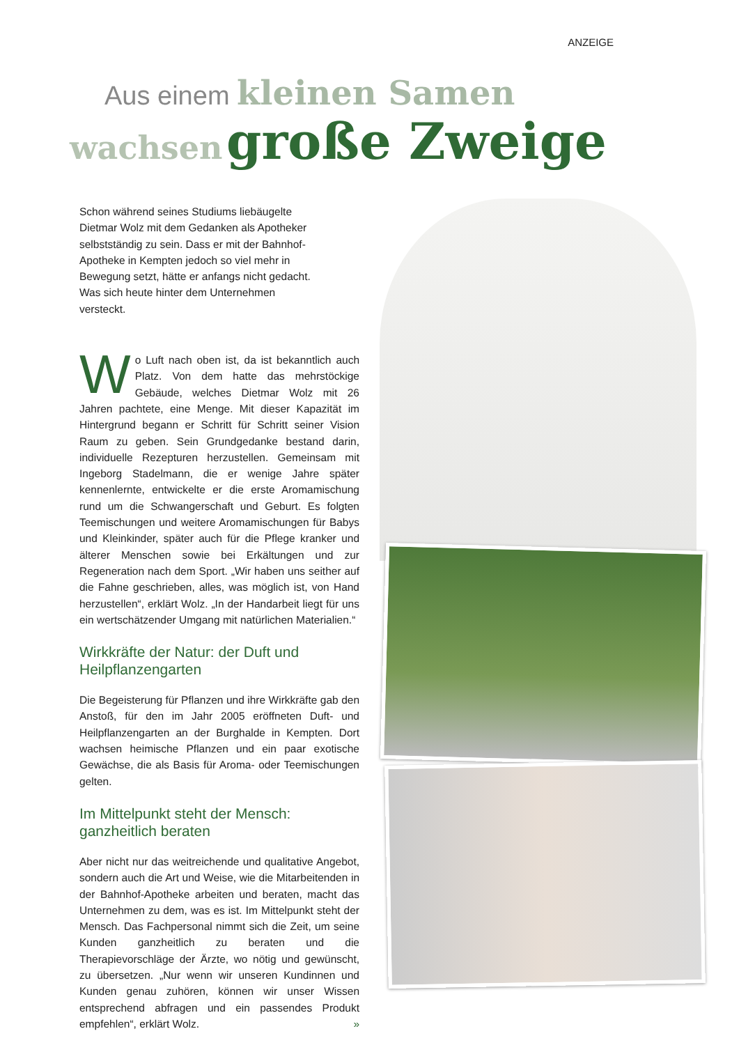ANZEIGE
Aus einem kleinen Samen
wachsen große Zweige
Schon während seines Studiums liebäugelte Dietmar Wolz mit dem Gedanken als Apotheker selbstständig zu sein. Dass er mit der Bahnhof-Apotheke in Kempten jedoch so viel mehr in Bewegung setzt, hätte er anfangs nicht gedacht. Was sich heute hinter dem Unternehmen versteckt.
Wo Luft nach oben ist, da ist bekanntlich auch Platz. Von dem hatte das mehrstöckige Gebäude, welches Dietmar Wolz mit 26 Jahren pachtete, eine Menge. Mit dieser Kapazität im Hintergrund begann er Schritt für Schritt seiner Vision Raum zu geben. Sein Grundgedanke bestand darin, individuelle Rezepturen herzustellen. Gemeinsam mit Ingeborg Stadelmann, die er wenige Jahre später kennenlernte, entwickelte er die erste Aromamischung rund um die Schwangerschaft und Geburt. Es folgten Teemischungen und weitere Aromamischungen für Babys und Kleinkinder, später auch für die Pflege kranker und älterer Menschen sowie bei Erkältungen und zur Regeneration nach dem Sport. „Wir haben uns seither auf die Fahne geschrieben, alles, was möglich ist, von Hand herzustellen“, erklärt Wolz. „In der Handarbeit liegt für uns ein wertschätzender Umgang mit natürlichen Materialien.“
Wirkkräfte der Natur: der Duft und Heilpflanzengarten
Die Begeisterung für Pflanzen und ihre Wirkkräfte gab den Anstoß, für den im Jahr 2005 eröffneten Duft- und Heilpflanzengarten an der Burghalde in Kempten. Dort wachsen heimische Pflanzen und ein paar exotische Gewächse, die als Basis für Aroma- oder Teemischungen gelten.
Im Mittelpunkt steht der Mensch: ganzheitlich beraten
Aber nicht nur das weitreichende und qualitative Angebot, sondern auch die Art und Weise, wie die Mitarbeitenden in der Bahnhof-Apotheke arbeiten und beraten, macht das Unternehmen zu dem, was es ist. Im Mittelpunkt steht der Mensch. Das Fachpersonal nimmt sich die Zeit, um seine Kunden ganzheitlich zu beraten und die Therapievorschläge der Ärzte, wo nötig und gewünscht, zu übersetzen. „Nur wenn wir unseren Kundinnen und Kunden genau zuhören, können wir unser Wissen entsprechend abfragen und ein passendes Produkt empfehlen“, erklärt Wolz. »